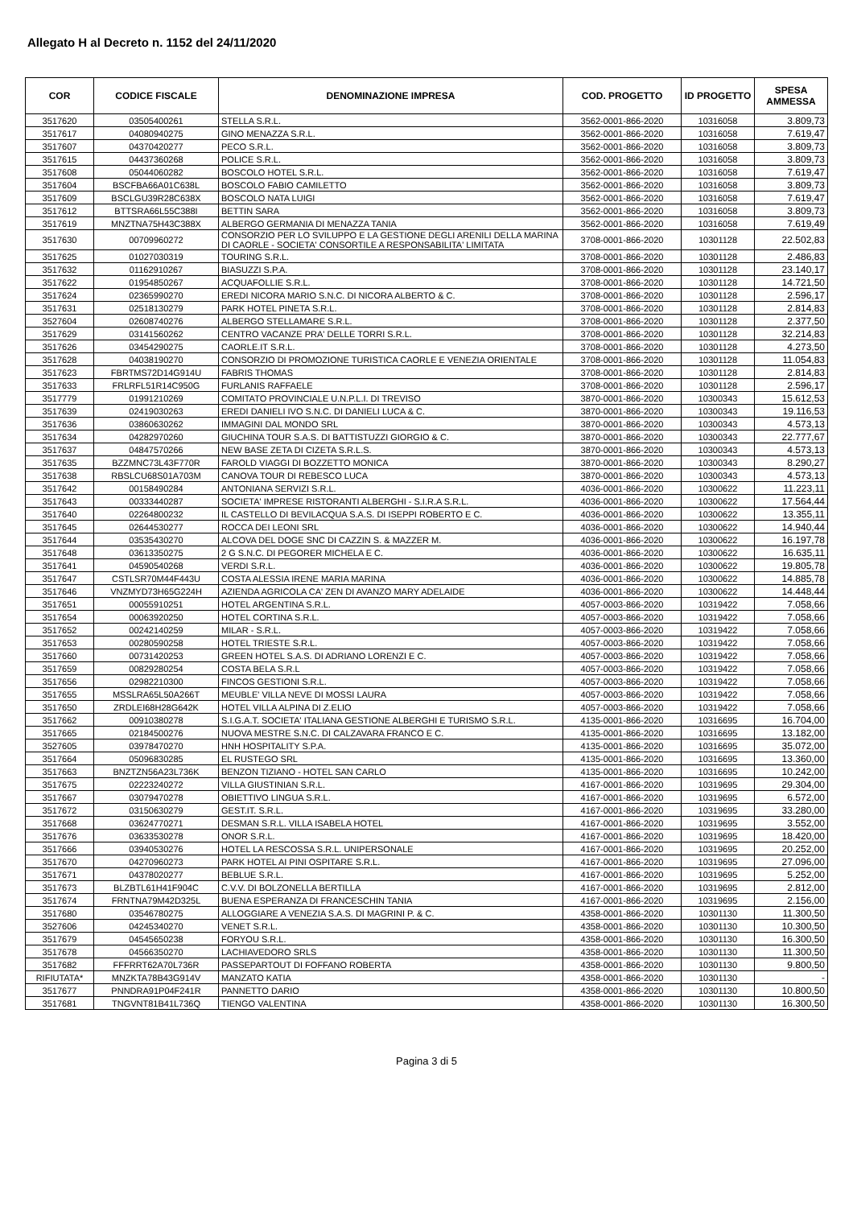Allegato H al Decreto n. 1152 del 24/11/2020
| COR | CODICE FISCALE | DENOMINAZIONE IMPRESA | COD. PROGETTO | ID PROGETTO | SPESA AMMESSA |
| --- | --- | --- | --- | --- | --- |
| 3517620 | 03505400261 | STELLA S.R.L. | 3562-0001-866-2020 | 10316058 | 3.809,73 |
| 3517617 | 04080940275 | GINO MENAZZA S.R.L. | 3562-0001-866-2020 | 10316058 | 7.619,47 |
| 3517607 | 04370420277 | PECO S.R.L. | 3562-0001-866-2020 | 10316058 | 3.809,73 |
| 3517615 | 04437360268 | POLICE S.R.L. | 3562-0001-866-2020 | 10316058 | 3.809,73 |
| 3517608 | 05044060282 | BOSCOLO HOTEL S.R.L. | 3562-0001-866-2020 | 10316058 | 7.619,47 |
| 3517604 | BSCFBA66A01C638L | BOSCOLO FABIO CAMILETTO | 3562-0001-866-2020 | 10316058 | 3.809,73 |
| 3517609 | BSCLGU39R28C638X | BOSCOLO NATA LUIGI | 3562-0001-866-2020 | 10316058 | 7.619,47 |
| 3517612 | BTTSRA66L55C388I | BETTIN SARA | 3562-0001-866-2020 | 10316058 | 3.809,73 |
| 3517619 | MNZTNA75H43C388X | ALBERGO GERMANIA DI MENAZZA TANIA | 3562-0001-866-2020 | 10316058 | 7.619,49 |
| 3517630 | 00709960272 | CONSORZIO PER LO SVILUPPO E LA GESTIONE DEGLI ARENILI DELLA MARINA DI CAORLE - SOCIETA' CONSORTILE A RESPONSABILITA' LIMITATA | 3708-0001-866-2020 | 10301128 | 22.502,83 |
| 3517625 | 01027030319 | TOURING S.R.L. | 3708-0001-866-2020 | 10301128 | 2.486,83 |
| 3517632 | 01162910267 | BIASUZZI S.P.A. | 3708-0001-866-2020 | 10301128 | 23.140,17 |
| 3517622 | 01954850267 | ACQUAFOLLIE S.R.L. | 3708-0001-866-2020 | 10301128 | 14.721,50 |
| 3517624 | 02365990270 | EREDI NICORA MARIO S.N.C. DI NICORA ALBERTO & C. | 3708-0001-866-2020 | 10301128 | 2.596,17 |
| 3517631 | 02518130279 | PARK HOTEL PINETA S.R.L. | 3708-0001-866-2020 | 10301128 | 2.814,83 |
| 3527604 | 02608740276 | ALBERGO STELLAMARE S.R.L. | 3708-0001-866-2020 | 10301128 | 2.377,50 |
| 3517629 | 03141560262 | CENTRO VACANZE PRA' DELLE TORRI S.R.L. | 3708-0001-866-2020 | 10301128 | 32.214,83 |
| 3517626 | 03454290275 | CAORLE.IT S.R.L. | 3708-0001-866-2020 | 10301128 | 4.273,50 |
| 3517628 | 04038190270 | CONSORZIO DI PROMOZIONE TURISTICA CAORLE E VENEZIA ORIENTALE | 3708-0001-866-2020 | 10301128 | 11.054,83 |
| 3517623 | FBRTMS72D14G914U | FABRIS THOMAS | 3708-0001-866-2020 | 10301128 | 2.814,83 |
| 3517633 | FRLRFL51R14C950G | FURLANIS RAFFAELE | 3708-0001-866-2020 | 10301128 | 2.596,17 |
| 3517779 | 01991210269 | COMITATO PROVINCIALE U.N.P.L.I. DI TREVISO | 3870-0001-866-2020 | 10300343 | 15.612,53 |
| 3517639 | 02419030263 | EREDI DANIELI IVO S.N.C. DI DANIELI LUCA & C. | 3870-0001-866-2020 | 10300343 | 19.116,53 |
| 3517636 | 03860630262 | IMMAGINI DAL MONDO SRL | 3870-0001-866-2020 | 10300343 | 4.573,13 |
| 3517634 | 04282970260 | GIUCHINA TOUR S.A.S. DI BATTISTUZZI GIORGIO & C. | 3870-0001-866-2020 | 10300343 | 22.777,67 |
| 3517637 | 04847570266 | NEW BASE ZETA DI CIZETA S.R.L.S. | 3870-0001-866-2020 | 10300343 | 4.573,13 |
| 3517635 | BZZMNC73L43F770R | FAROLD VIAGGI DI BOZZETTO MONICA | 3870-0001-866-2020 | 10300343 | 8.290,27 |
| 3517638 | RBSLCU68S01A703M | CANOVA TOUR DI REBESCO LUCA | 3870-0001-866-2020 | 10300343 | 4.573,13 |
| 3517642 | 00158490284 | ANTONIANA SERVIZI S.R.L. | 4036-0001-866-2020 | 10300622 | 11.223,11 |
| 3517643 | 00333440287 | SOCIETA' IMPRESE RISTORANTI ALBERGHI - S.I.R.A S.R.L. | 4036-0001-866-2020 | 10300622 | 17.564,44 |
| 3517640 | 02264800232 | IL CASTELLO DI BEVILACQUA S.A.S. DI ISEPPI ROBERTO E C. | 4036-0001-866-2020 | 10300622 | 13.355,11 |
| 3517645 | 02644530277 | ROCCA DEI LEONI SRL | 4036-0001-866-2020 | 10300622 | 14.940,44 |
| 3517644 | 03535430270 | ALCOVA DEL DOGE SNC DI CAZZIN S. & MAZZER M. | 4036-0001-866-2020 | 10300622 | 16.197,78 |
| 3517648 | 03613350275 | 2 G S.N.C. DI PEGORER MICHELA E C. | 4036-0001-866-2020 | 10300622 | 16.635,11 |
| 3517641 | 04590540268 | VERDI S.R.L. | 4036-0001-866-2020 | 10300622 | 19.805,78 |
| 3517647 | CSTLSR70M44F443U | COSTA ALESSIA IRENE MARIA MARINA | 4036-0001-866-2020 | 10300622 | 14.885,78 |
| 3517646 | VNZMYD73H65G224H | AZIENDA AGRICOLA CA' ZEN DI AVANZO MARY ADELAIDE | 4036-0001-866-2020 | 10300622 | 14.448,44 |
| 3517651 | 00055910251 | HOTEL ARGENTINA S.R.L. | 4057-0003-866-2020 | 10319422 | 7.058,66 |
| 3517654 | 00063920250 | HOTEL CORTINA S.R.L. | 4057-0003-866-2020 | 10319422 | 7.058,66 |
| 3517652 | 00242140259 | MILAR - S.R.L. | 4057-0003-866-2020 | 10319422 | 7.058,66 |
| 3517653 | 00280590258 | HOTEL TRIESTE S.R.L. | 4057-0003-866-2020 | 10319422 | 7.058,66 |
| 3517660 | 00731420253 | GREEN HOTEL S.A.S. DI ADRIANO LORENZI E C. | 4057-0003-866-2020 | 10319422 | 7.058,66 |
| 3517659 | 00829280254 | COSTA BELA S.R.L | 4057-0003-866-2020 | 10319422 | 7.058,66 |
| 3517656 | 02982210300 | FINCOS GESTIONI S.R.L. | 4057-0003-866-2020 | 10319422 | 7.058,66 |
| 3517655 | MSSLRA65L50A266T | MEUBLE' VILLA NEVE DI MOSSI LAURA | 4057-0003-866-2020 | 10319422 | 7.058,66 |
| 3517650 | ZRDLEI68H28G642K | HOTEL VILLA ALPINA DI Z.ELIO | 4057-0003-866-2020 | 10319422 | 7.058,66 |
| 3517662 | 00910380278 | S.I.G.A.T. SOCIETA' ITALIANA GESTIONE ALBERGHI E TURISMO S.R.L. | 4135-0001-866-2020 | 10316695 | 16.704,00 |
| 3517665 | 02184500276 | NUOVA MESTRE S.N.C. DI CALZAVARA FRANCO E C. | 4135-0001-866-2020 | 10316695 | 13.182,00 |
| 3527605 | 03978470270 | HNH HOSPITALITY S.P.A. | 4135-0001-866-2020 | 10316695 | 35.072,00 |
| 3517664 | 05096830285 | EL RUSTEGO SRL | 4135-0001-866-2020 | 10316695 | 13.360,00 |
| 3517663 | BNZTZN56A23L736K | BENZON TIZIANO - HOTEL SAN CARLO | 4135-0001-866-2020 | 10316695 | 10.242,00 |
| 3517675 | 02223240272 | VILLA GIUSTINIAN S.R.L. | 4167-0001-866-2020 | 10319695 | 29.304,00 |
| 3517667 | 03079470278 | OBIETTIVO LINGUA S.R.L. | 4167-0001-866-2020 | 10319695 | 6.572,00 |
| 3517672 | 03150630279 | GEST.IT. S.R.L. | 4167-0001-866-2020 | 10319695 | 33.280,00 |
| 3517668 | 03624770271 | DESMAN S.R.L. VILLA ISABELA HOTEL | 4167-0001-866-2020 | 10319695 | 3.552,00 |
| 3517676 | 03633530278 | ONOR S.R.L. | 4167-0001-866-2020 | 10319695 | 18.420,00 |
| 3517666 | 03940530276 | HOTEL LA RESCOSSA S.R.L. UNIPERSONALE | 4167-0001-866-2020 | 10319695 | 20.252,00 |
| 3517670 | 04270960273 | PARK HOTEL AI PINI OSPITARE S.R.L. | 4167-0001-866-2020 | 10319695 | 27.096,00 |
| 3517671 | 04378020277 | BEBLUE S.R.L. | 4167-0001-866-2020 | 10319695 | 5.252,00 |
| 3517673 | BLZBTL61H41F904C | C.V.V. DI BOLZONELLA BERTILLA | 4167-0001-866-2020 | 10319695 | 2.812,00 |
| 3517674 | FRNTNA79M42D325L | BUENA ESPERANZA DI FRANCESCHIN TANIA | 4167-0001-866-2020 | 10319695 | 2.156,00 |
| 3517680 | 03546780275 | ALLOGGIARE A VENEZIA S.A.S. DI MAGRINI P. & C. | 4358-0001-866-2020 | 10301130 | 11.300,50 |
| 3527606 | 04245340270 | VENET S.R.L. | 4358-0001-866-2020 | 10301130 | 10.300,50 |
| 3517679 | 04545650238 | FORYOU S.R.L. | 4358-0001-866-2020 | 10301130 | 16.300,50 |
| 3517678 | 04566350270 | LACHIAVEDORO SRLS | 4358-0001-866-2020 | 10301130 | 11.300,50 |
| 3517682 | FFFRRT62A70L736R | PASSEPARTOUT DI FOFFANO ROBERTA | 4358-0001-866-2020 | 10301130 | 9.800,50 |
| RIFIUTATA* | MNZKTA78B43G914V | MANZATO KATIA | 4358-0001-866-2020 | 10301130 | - |
| 3517677 | PNNDRA91P04F241R | PANNETTO DARIO | 4358-0001-866-2020 | 10301130 | 10.800,50 |
| 3517681 | TNGVNT81B41L736Q | TIENGO VALENTINA | 4358-0001-866-2020 | 10301130 | 16.300,50 |
Pagina 3 di 5